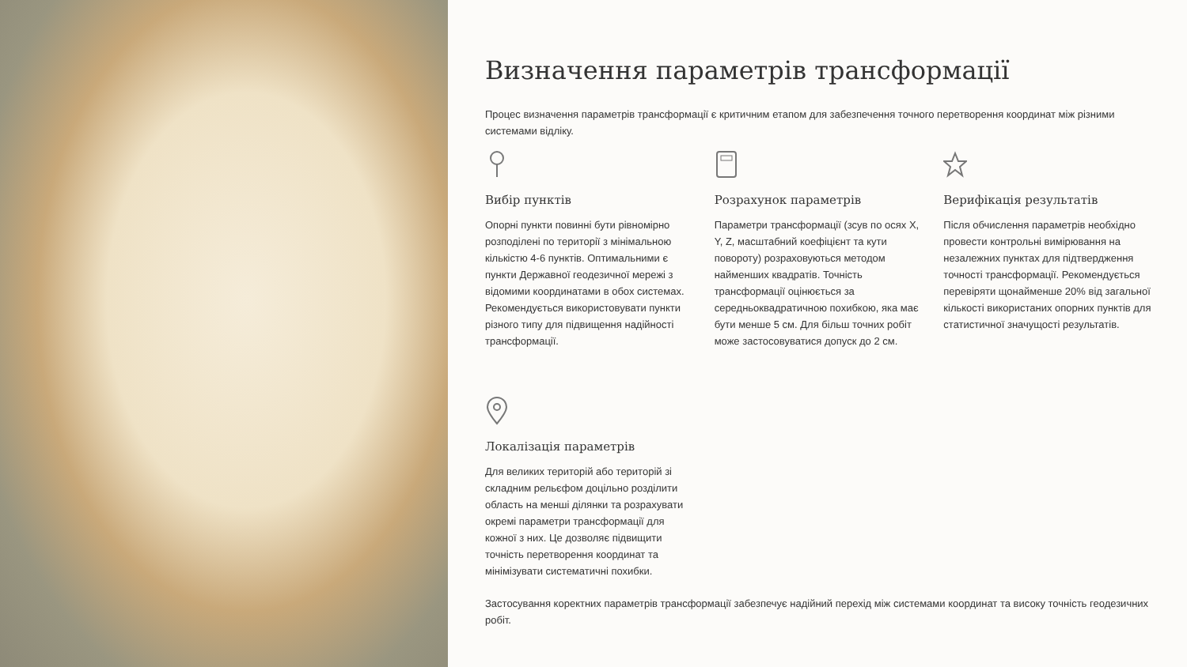Визначення параметрів трансформації
Процес визначення параметрів трансформації є критичним етапом для забезпечення точного перетворення координат між різними системами відліку.
Вибір пунктів
Опорні пункти повинні бути рівномірно розподілені по території з мінімальною кількістю 4-6 пунктів. Оптимальними є пункти Державної геодезичної мережі з відомими координатами в обох системах. Рекомендується використовувати пункти різного типу для підвищення надійності трансформації.
Розрахунок параметрів
Параметри трансформації (зсув по осях X, Y, Z, масштабний коефіцієнт та кути повороту) розраховуються методом найменших квадратів. Точність трансформації оцінюється за середньоквадратичною похибкою, яка має бути менше 5 см. Для більш точних робіт може застосовуватися допуск до 2 см.
Верифікація результатів
Після обчислення параметрів необхідно провести контрольні вимірювання на незалежних пунктах для підтвердження точності трансформації. Рекомендується перевіряти щонайменше 20% від загальної кількості використаних опорних пунктів для статистичної значущості результатів.
Локалізація параметрів
Для великих територій або територій зі складним рельєфом доцільно розділити область на менші ділянки та розрахувати окремі параметри трансформації для кожної з них. Це дозволяє підвищити точність перетворення координат та мінімізувати систематичні похибки.
Застосування коректних параметрів трансформації забезпечує надійний перехід між системами координат та високу точність геодезичних робіт.